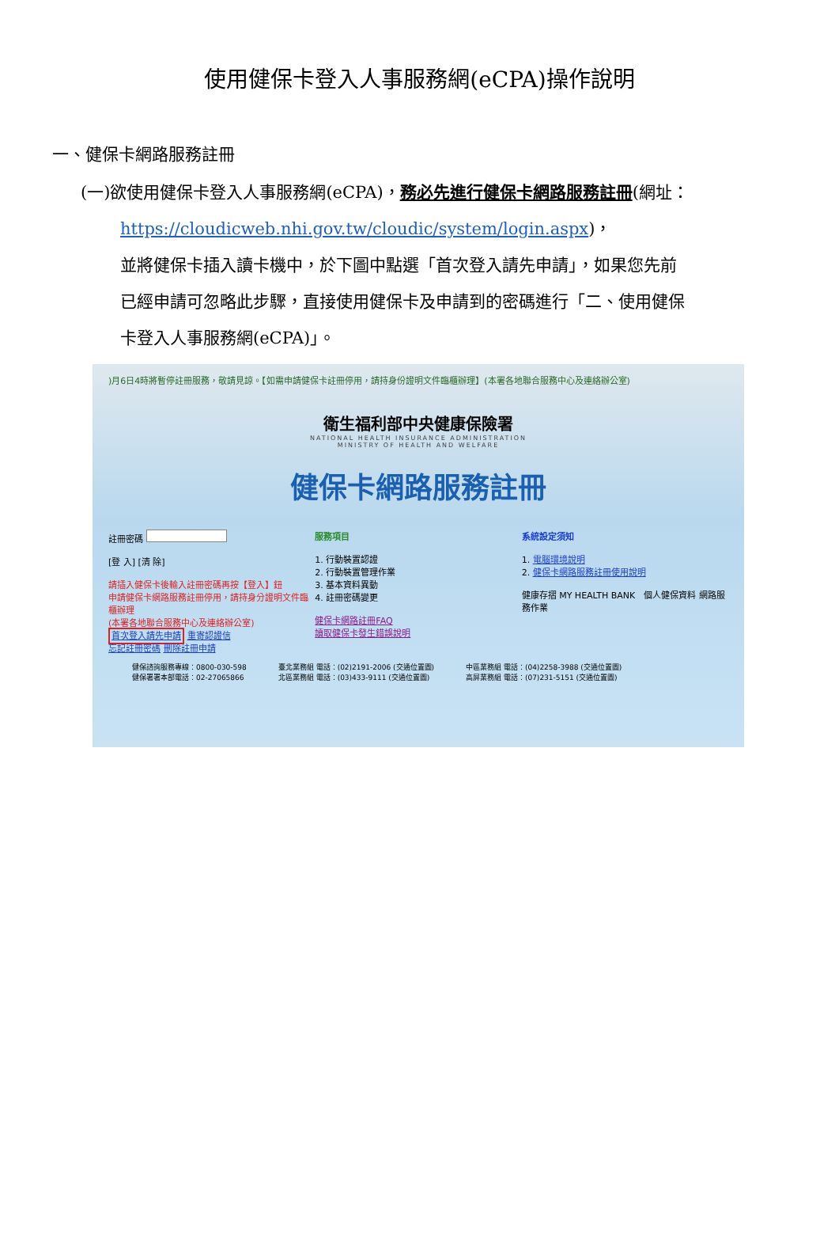使用健保卡登入人事服務網(eCPA)操作說明
一、健保卡網路服務註冊
(一)欲使用健保卡登入人事服務網(eCPA)，務必先進行健保卡網路服務註冊(網址：
https://cloudicweb.nhi.gov.tw/cloudic/system/login.aspx)，
並將健保卡插入讀卡機中，於下圖中點選「首次登入請先申請」，如果您先前
已經申請可忽略此步驟，直接使用健保卡及申請到的密碼進行「二、使用健保
卡登入人事服務網(eCPA)」。
)月6日4時將暫停註冊服務，敬請見諒。【如需申請健保卡註冊停用，請持身份證明文件臨櫃辦理】(本署各地聯合服務中心及連絡辦公室)
衛生福利部中央健康保險署
NATIONAL HEALTH INSURANCE ADMINISTRATION
MINISTRY OF HEALTH AND WELFARE
健保卡網路服務註冊
註冊密碼
[登 入] [清 除]
請插入健保卡後輸入註冊密碼再按【登入】鈕
申請健保卡網路服務註冊停用，請持身分證明文件臨櫃辦理
(本署各地聯合服務中心及連絡辦公室)
首次登入請先申請 重寄認證信
忘記註冊密碼 刪除註冊申請
服務項目
1. 行動裝置認證
2. 行動裝置管理作業
3. 基本資料異動
4. 註冊密碼變更
健保卡網路註冊FAQ
讀取健保卡發生錯誤說明
系統設定須知
1. 電腦環境說明
2. 健保卡網路服務註冊使用說明
健康存摺 MY HEALTH BANK　個人健保資料 網路服務作業
健保諮詢服務專線：0800-030-598
健保署署本部電話：02-27065866
臺北業務組 電話：(02)2191-2006 (交通位置圖)
北區業務組 電話：(03)433-9111 (交通位置圖)
中區業務組 電話：(04)2258-3988 (交通位置圖)
高屏業務組 電話：(07)231-5151 (交通位置圖)